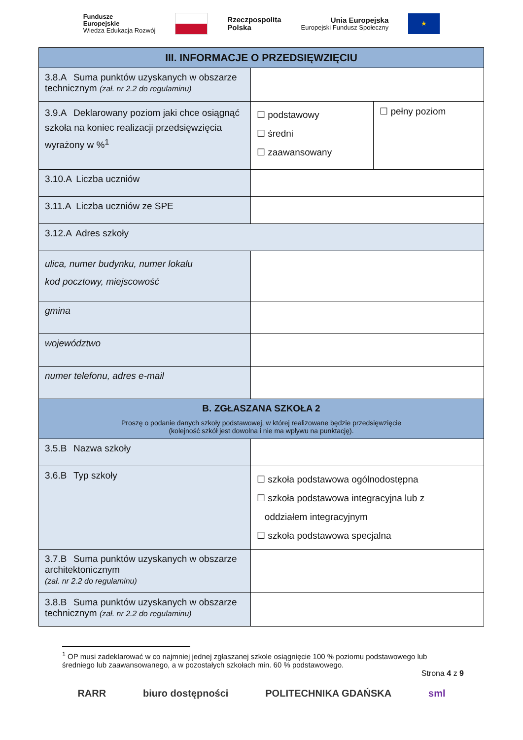Fundusze
Europejskie
Wiedza Edukacja Rozwój
Rzeczpospolita
Polska
Unia Europejska
Europejski Fundusz Społeczny
★
| III. INFORMACJE O PRZEDSIĘWZIĘCIU | | |
| 3.8.A Suma punktów uzyskanych w obszarze technicznym (zał. nr 2.2 do regulaminu) | | |
| 3.9.A Deklarowany poziom jaki chce osiągnąć szkoła na koniec realizacji przedsięwzięcia wyrażony w %<sup>1</sup> | ☐ podstawowy ☐ średni ☐ zaawansowany | ☐ pełny poziom |
| 3.10.A Liczba uczniów | | |
| 3.11.A Liczba uczniów ze SPE | | |
| 3.12.A Adres szkoły | | |
| ulica, numer budynku, numer lokalu kod pocztowy, miejscowość | | |
| gmina | | |
| województwo | | |
| numer telefonu, adres e-mail | | |
| B. ZGŁASZANA SZKOŁA 2 Proszę o podanie danych szkoły podstawowej, w której realizowane będzie przedsięwzięcie (kolejność szkół jest dowolna i nie ma wpływu na punktację). | | |
| 3.5.B Nazwa szkoły | | |
| 3.6.B Typ szkoły | ☐ szkoła podstawowa ogólnodostępna ☐ szkoła podstawowa integracyjna lub z oddziałem integracyjnym ☐ szkoła podstawowa specjalna | |
| 3.7.B Suma punktów uzyskanych w obszarze architektonicznym (zał. nr 2.2 do regulaminu) | | |
| 3.8.B Suma punktów uzyskanych w obszarze technicznym (zał. nr 2.2 do regulaminu) | | |
<sup>1</sup> OP musi zadeklarować w co najmniej jednej zgłaszanej szkole osiągnięcie 100 % poziomu podstawowego lub średniego lub zaawansowanego, a w pozostałych szkołach min. 60 % podstawowego.
Strona 4 z 9
RARR biuro dostępności POLITECHNIKA GDAŃSKA sml